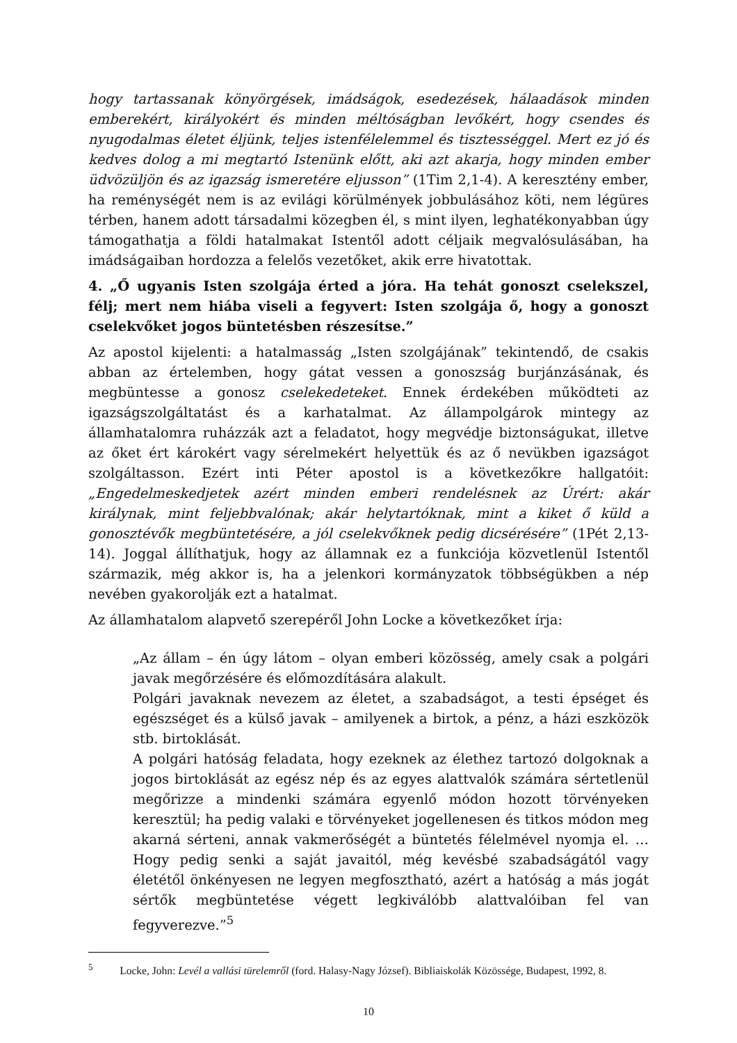hogy tartassanak könyörgések, imádságok, esedezések, hálaadások minden emberekért, királyokért és minden méltóságban levőkért, hogy csendes és nyugodalmas életet éljünk, teljes istenfélelemmel és tisztességgel. Mert ez jó és kedves dolog a mi megtartó Istenünk előtt, aki azt akarja, hogy minden ember üdvözüljön és az igazság ismeretére eljusson” (1Tim 2,1-4). A keresztény ember, ha reménységét nem is az evilági körülmények jobbulásához köti, nem légüres térben, hanem adott társadalmi közegben él, s mint ilyen, leghatékonyabban úgy támogathatja a földi hatalmakat Istentől adott céljaik megvalósulásában, ha imádságaiban hordozza a felelős vezetőket, akik erre hivatottak.
4. „Ő ugyanis Isten szolgája érted a jóra. Ha tehát gonoszt cselekszel, félj; mert nem hiába viseli a fegyvert: Isten szolgája ő, hogy a gonoszt cselekvőket jogos büntetésben részesítse.”
Az apostol kijelenti: a hatalmasság „Isten szolgájának” tekintendő, de csakis abban az értelemben, hogy gátat vessen a gonoszság burjánzásának, és megbüntesse a gonosz cselekedeteket. Ennek érdekében működteti az igazságszolgáltatást és a karhatalmat. Az állampolgárok mintegy az államhatalomra ruházzák azt a feladatot, hogy megvédje biztonságukat, illetve az őket ért károkért vagy sérelmekért helyettük és az ő nevükben igazságot szolgáltasson. Ezért inti Péter apostol is a következőkre hallgatóit: „Engedelmeskedjetek azért minden emberi rendelésnek az Úrért: akár királynak, mint feljebbvalónak; akár helytartóknak, mint a kiket ő küld a gonosztévők megbüntetésére, a jól cselekvőknek pedig dicsérésére” (1Pét 2,13-14). Joggal állíthatjuk, hogy az államnak ez a funkciója közvetlenül Istentől származik, még akkor is, ha a jelenkori kormányzatok többségükben a nép nevében gyakorolják ezt a hatalmat.
Az államhatalom alapvető szerepéről John Locke a következőket írja:
„Az állam – én úgy látom – olyan emberi közösség, amely csak a polgári javak megőrzésére és előmozdítására alakult.
Polgári javaknak nevezem az életet, a szabadságot, a testi épséget és egészséget és a külső javak – amilyenek a birtok, a pénz, a házi eszközök stb. birtoklását.
A polgári hatóság feladata, hogy ezeknek az élethez tartozó dolgoknak a jogos birtoklását az egész nép és az egyes alattvalók számára sértetlenül megőrizze a mindenki számára egyenlő módon hozott törvényeken keresztül; ha pedig valaki e törvényeket jogellenesen és titkos módon meg akarná sérteni, annak vakmerőségét a büntetés félelmével nyomja el. … Hogy pedig senki a saját javaitól, még kevésbé szabadságától vagy életétől önkényesen ne legyen megfosztható, azért a hatóság a más jogát sértők megbüntetése végett legkiválóbb alattvalóiban fel van fegyverezve.”<sup>5</sup>
<sup>5</sup> Locke, John: Levél a vallási türelemről (ford. Halasy-Nagy József). Bibliaiskolák Közössége, Budapest, 1992, 8.
10